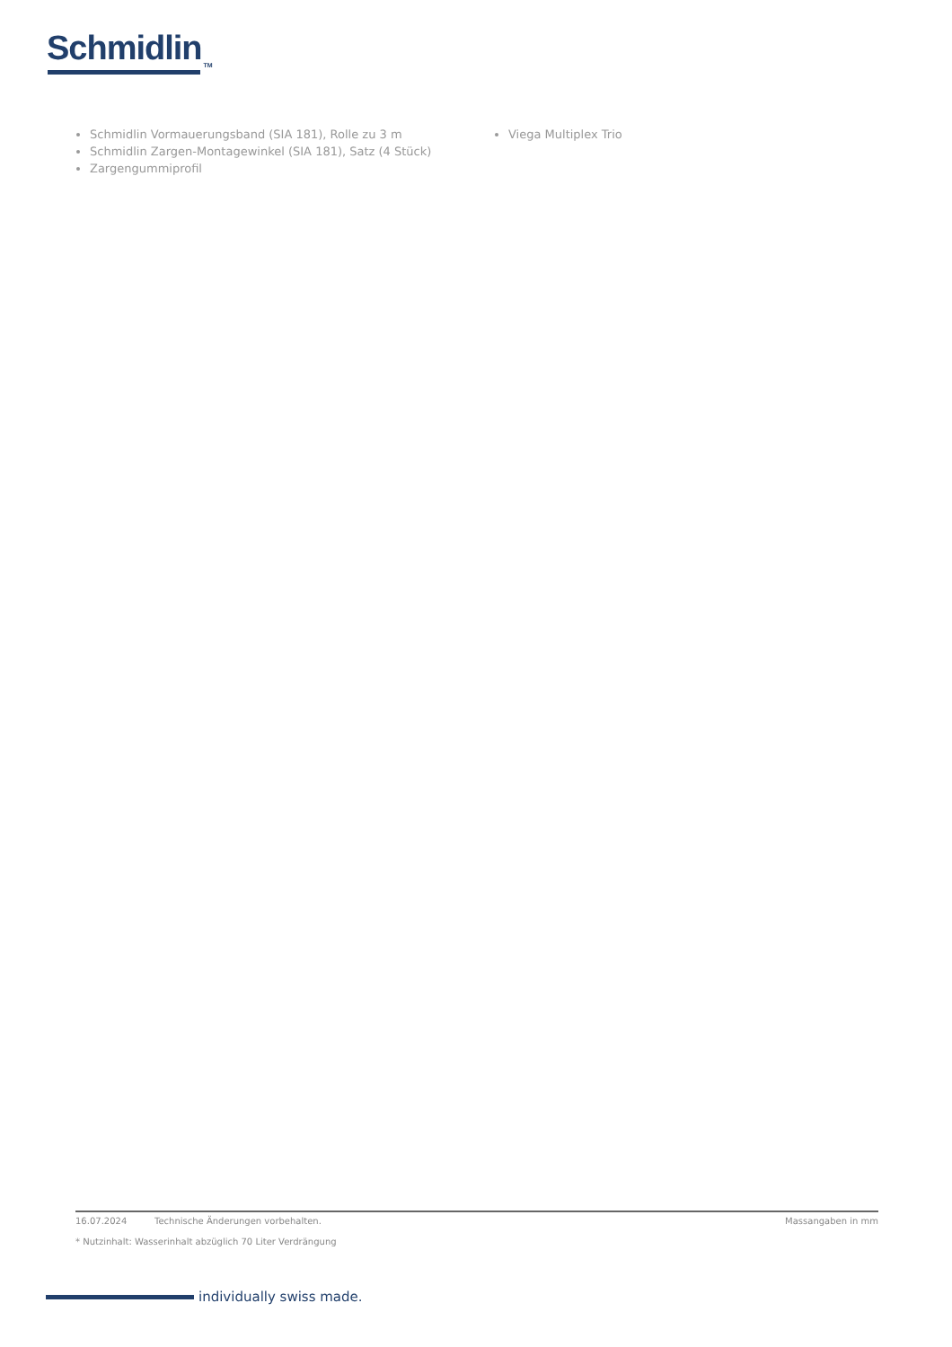Schmidlin<sub>TM</sub>
Schmidlin Vormauerungsband (SIA 181), Rolle zu 3 m
Schmidlin Zargen-Montagewinkel (SIA 181), Satz (4 Stück)
Zargengummiprofil
Viega Multiplex Trio
16.07.2024 Technische Änderungen vorbehalten. Massangaben in mm
* Nutzinhalt: Wasserinhalt abzüglich 70 Liter Verdrängung
individually swiss made.